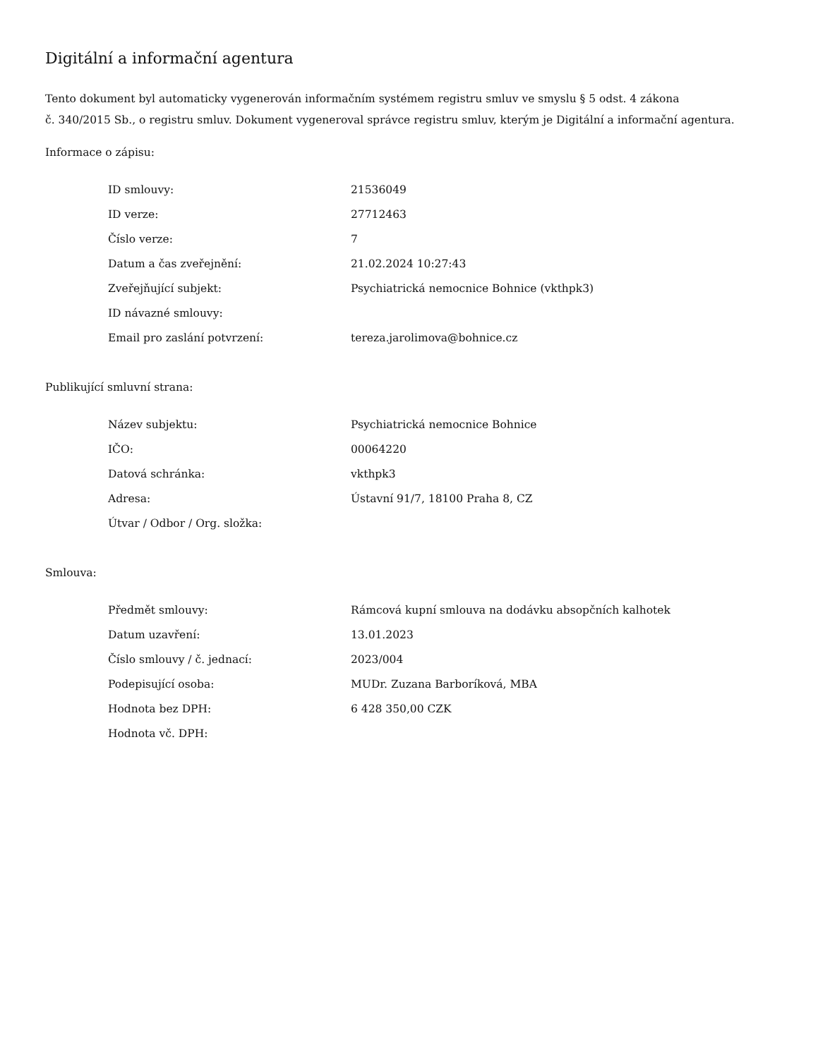Digitální a informační agentura
Tento dokument byl automaticky vygenerován informačním systémem registru smluv ve smyslu § 5 odst. 4 zákona
č. 340/2015 Sb., o registru smluv. Dokument vygeneroval správce registru smluv, kterým je Digitální a informační agentura.
Informace o zápisu:
| ID smlouvy: | 21536049 |
| ID verze: | 27712463 |
| Číslo verze: | 7 |
| Datum a čas zveřejnění: | 21.02.2024 10:27:43 |
| Zveřejňující subjekt: | Psychiatrická nemocnice Bohnice (vkthpk3) |
| ID návazné smlouvy: | |
| Email pro zaslání potvrzení: | tereza.jarolimova@bohnice.cz |
Publikující smluvní strana:
| Název subjektu: | Psychiatrická nemocnice Bohnice |
| IČO: | 00064220 |
| Datová schránka: | vkthpk3 |
| Adresa: | Ústavní 91/7, 18100 Praha 8, CZ |
| Útvar / Odbor / Org. složka: | |
Smlouva:
| Předmět smlouvy: | Rámcová kupní smlouva na dodávku absopčních kalhotek |
| Datum uzavření: | 13.01.2023 |
| Číslo smlouvy / č. jednací: | 2023/004 |
| Podepisující osoba: | MUDr. Zuzana Barboríková, MBA |
| Hodnota bez DPH: | 6 428 350,00 CZK |
| Hodnota vč. DPH: | |